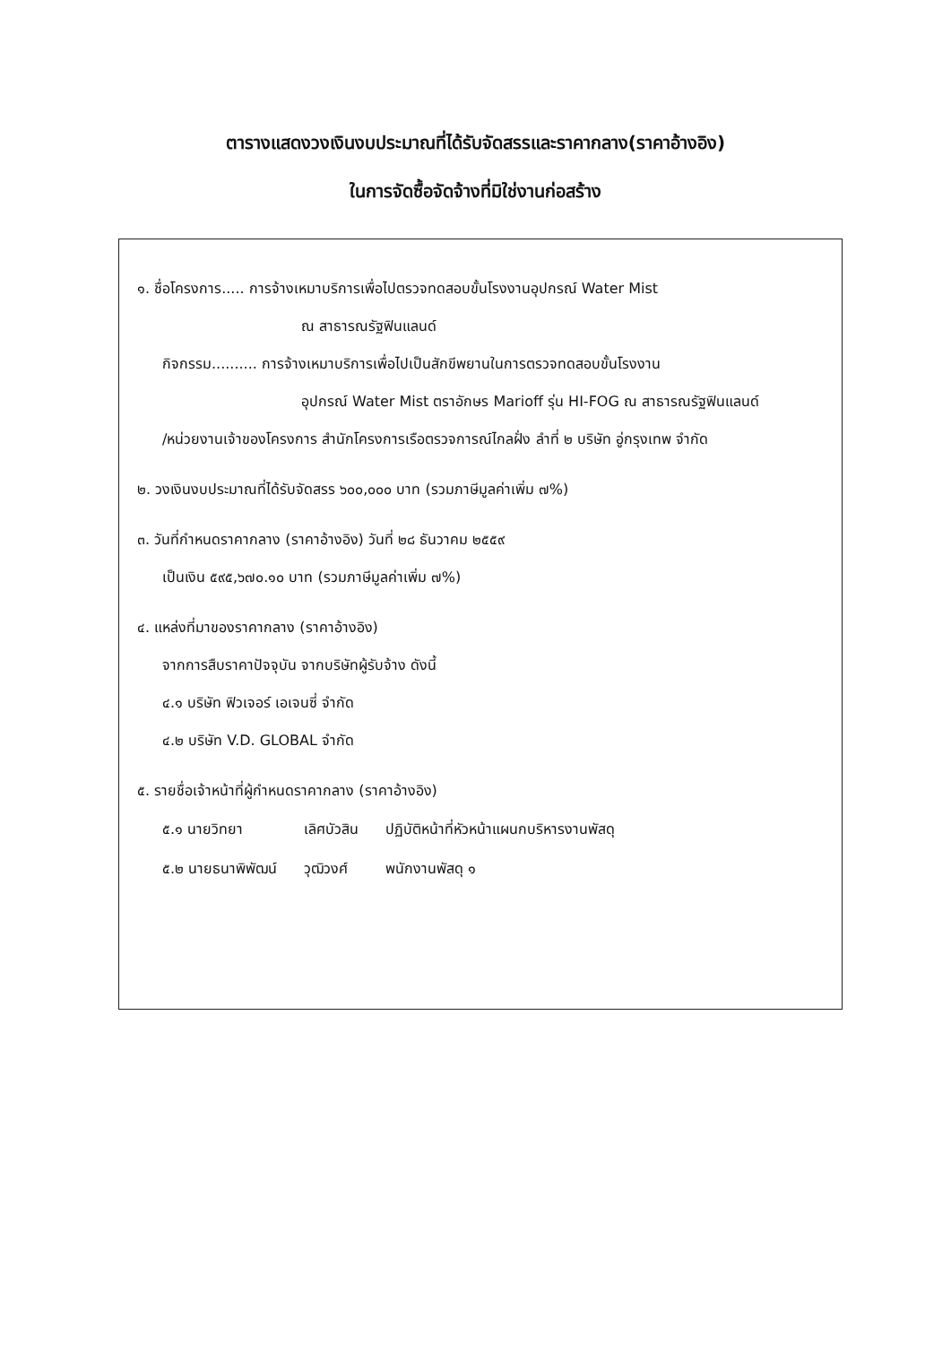ตารางแสดงวงเงินงบประมาณที่ได้รับจัดสรรและราคากลาง(ราคาอ้างอิง)
ในการจัดซื้อจัดจ้างที่มิใช่งานก่อสร้าง
๑. ชื่อโครงการ..... การจ้างเหมาบริการเพื่อไปตรวจทดสอบขั้นโรงงานอุปกรณ์ Water Mist
ณ สาธารณรัฐฟินแลนด์
กิจกรรม.......... การจ้างเหมาบริการเพื่อไปเป็นสักขีพยานในการตรวจทดสอบขั้นโรงงาน
อุปกรณ์ Water Mist ตราอักษร Marioff รุ่น HI-FOG ณ สาธารณรัฐฟินแลนด์
/หน่วยงานเจ้าของโครงการ สำนักโครงการเรือตรวจการณ์ไกลฝั่ง ลำที่ ๒ บริษัท อู่กรุงเทพ จำกัด
๒. วงเงินงบประมาณที่ได้รับจัดสรร ๖๐๐,๐๐๐ บาท (รวมภาษีมูลค่าเพิ่ม ๗%)
๓. วันที่กำหนดราคากลาง (ราคาอ้างอิง) วันที่ ๒๘ ธันวาคม ๒๕๕๙
เป็นเงิน ๕๙๕,๖๗๐.๑๐ บาท (รวมภาษีมูลค่าเพิ่ม ๗%)
๔. แหล่งที่มาของราคากลาง (ราคาอ้างอิง)
จากการสืบราคาปัจจุบัน จากบริษัทผู้รับจ้าง ดังนี้
๔.๑ บริษัท ฟิวเจอร์ เอเจนซี่ จำกัด
๔.๒ บริษัท V.D. GLOBAL จำกัด
๕. รายชื่อเจ้าหน้าที่ผู้กำหนดราคากลาง (ราคาอ้างอิง)
| ๕.๑ นายวิทยา | เลิศบัวสิน | ปฏิบัติหน้าที่หัวหน้าแผนกบริหารงานพัสดุ |
| ๕.๒ นายธนาพิพัฒน์ | วุฒิวงศ์ | พนักงานพัสดุ ๑ |